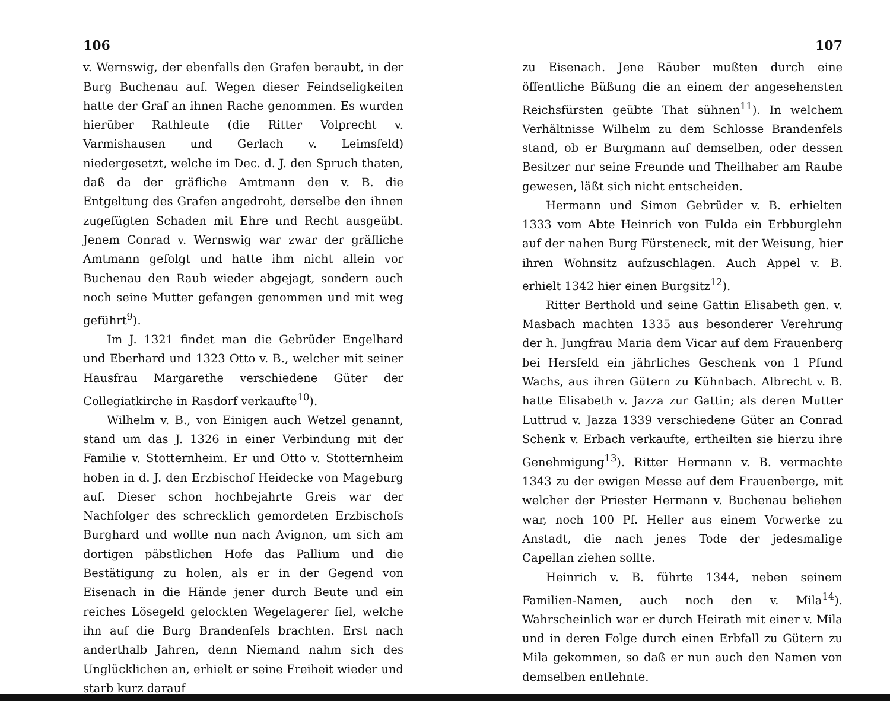106
v. Wernswig, der ebenfalls den Grafen beraubt, in der Burg Buchenau auf. Wegen dieser Feindseligkeiten hatte der Graf an ihnen Rache genommen. Es wurden hierüber Rathleute (die Ritter Volprecht v. Varmishausen und Gerlach v. Leimsfeld) niedergesetzt, welche im Dec. d. J. den Spruch thaten, daß da der gräfliche Amtmann den v. B. die Entgeltung des Grafen angedroht, derselbe den ihnen zugefügten Schaden mit Ehre und Recht ausgeübt. Jenem Conrad v. Wernswig war zwar der gräfliche Amtmann gefolgt und hatte ihm nicht allein vor Buchenau den Raub wieder abgejagt, sondern auch noch seine Mutter gefangen genommen und mit weg geführt<sup>9</sup>).
Im J. 1321 findet man die Gebrüder Engelhard und Eberhard und 1323 Otto v. B., welcher mit seiner Hausfrau Margarethe verschiedene Güter der Collegiatkirche in Rasdorf verkaufte<sup>10</sup>).
Wilhelm v. B., von Einigen auch Wetzel genannt, stand um das J. 1326 in einer Verbindung mit der Familie v. Stotternheim. Er und Otto v. Stotternheim hoben in d. J. den Erzbischof Heidecke von Mageburg auf. Dieser schon hochbejahrte Greis war der Nachfolger des schrecklich gemordeten Erzbischofs Burghard und wollte nun nach Avignon, um sich am dortigen päbstlichen Hofe das Pallium und die Bestätigung zu holen, als er in der Gegend von Eisenach in die Hände jener durch Beute und ein reiches Lösegeld gelockten Wegelagerer fiel, welche ihn auf die Burg Brandenfels brachten. Erst nach anderthalb Jahren, denn Niemand nahm sich des Unglücklichen an, erhielt er seine Freiheit wieder und starb kurz darauf
107
zu Eisenach. Jene Räuber mußten durch eine öffentliche Büßung die an einem der angesehensten Reichsfürsten geübte That sühnen<sup>11</sup>). In welchem Verhältnisse Wilhelm zu dem Schlosse Brandenfels stand, ob er Burgmann auf demselben, oder dessen Besitzer nur seine Freunde und Theilhaber am Raube gewesen, läßt sich nicht entscheiden.
Hermann und Simon Gebrüder v. B. erhielten 1333 vom Abte Heinrich von Fulda ein Erbburglehn auf der nahen Burg Fürsteneck, mit der Weisung, hier ihren Wohnsitz aufzuschlagen. Auch Appel v. B. erhielt 1342 hier einen Burgsitz<sup>12</sup>).
Ritter Berthold und seine Gattin Elisabeth gen. v. Masbach machten 1335 aus besonderer Verehrung der h. Jungfrau Maria dem Vicar auf dem Frauenberg bei Hersfeld ein jährliches Geschenk von 1 Pfund Wachs, aus ihren Gütern zu Kühnbach. Albrecht v. B. hatte Elisabeth v. Jazza zur Gattin; als deren Mutter Luttrud v. Jazza 1339 verschiedene Güter an Conrad Schenk v. Erbach verkaufte, ertheilten sie hierzu ihre Genehmigung<sup>13</sup>). Ritter Hermann v. B. vermachte 1343 zu der ewigen Messe auf dem Frauenberge, mit welcher der Priester Hermann v. Buchenau beliehen war, noch 100 Pf. Heller aus einem Vorwerke zu Anstadt, die nach jenes Tode der jedesmalige Capellan ziehen sollte.
Heinrich v. B. führte 1344, neben seinem Familien-Namen, auch noch den v. Mila<sup>14</sup>). Wahrscheinlich war er durch Heirath mit einer v. Mila und in deren Folge durch einen Erbfall zu Gütern zu Mila gekommen, so daß er nun auch den Namen von demselben entlehnte.